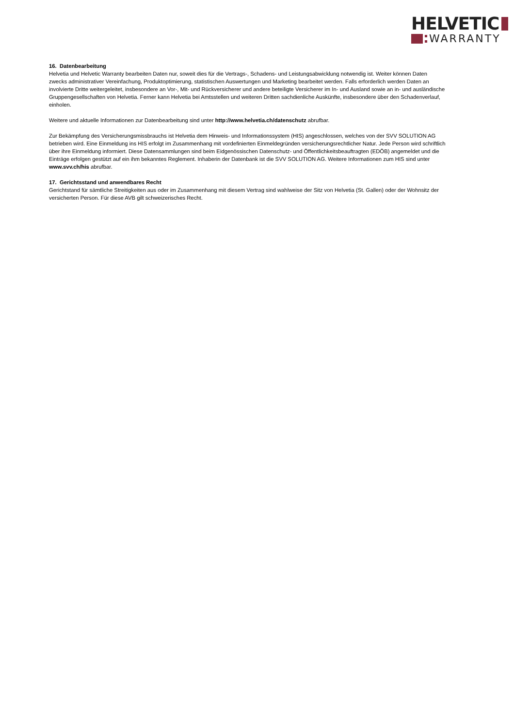HELVETIC
WARRANTY
16. Datenbearbeitung
Helvetia und Helvetic Warranty bearbeiten Daten nur, soweit dies für die Vertrags-, Schadens- und Leistungsabwicklung notwendig ist. Weiter können Daten zwecks administrativer Vereinfachung, Produktoptimierung, statistischen Auswertungen und Marketing bearbeitet werden. Falls erforderlich werden Daten an involvierte Dritte weitergeleitet, insbesondere an Vor-, Mit- und Rückversicherer und andere beteiligte Versicherer im In- und Ausland sowie an in- und ausländische Gruppengesellschaften von Helvetia. Ferner kann Helvetia bei Amtsstellen und weiteren Dritten sachdienliche Auskünfte, insbesondere über den Schadenverlauf, einholen.
Weitere und aktuelle Informationen zur Datenbearbeitung sind unter http://www.helvetia.ch/datenschutz abrufbar.
Zur Bekämpfung des Versicherungsmissbrauchs ist Helvetia dem Hinweis- und Informationssystem (HIS) angeschlossen, welches von der SVV SOLUTION AG betrieben wird. Eine Einmeldung ins HIS erfolgt im Zusammenhang mit vordefinierten Einmeldegründen versicherungsrechtlicher Natur. Jede Person wird schriftlich über ihre Einmeldung informiert. Diese Datensammlungen sind beim Eidgenössischen Datenschutz- und Öffentlichkeitsbeauftragten (EDÖB) angemeldet und die Einträge erfolgen gestützt auf ein ihm bekanntes Reglement. Inhaberin der Datenbank ist die SVV SOLUTION AG. Weitere Informationen zum HIS sind unter www.svv.ch/his abrufbar.
17. Gerichtsstand und anwendbares Recht
Gerichtstand für sämtliche Streitigkeiten aus oder im Zusammenhang mit diesem Vertrag sind wahlweise der Sitz von Helvetia (St. Gallen) oder der Wohnsitz der versicherten Person. Für diese AVB gilt schweizerisches Recht.